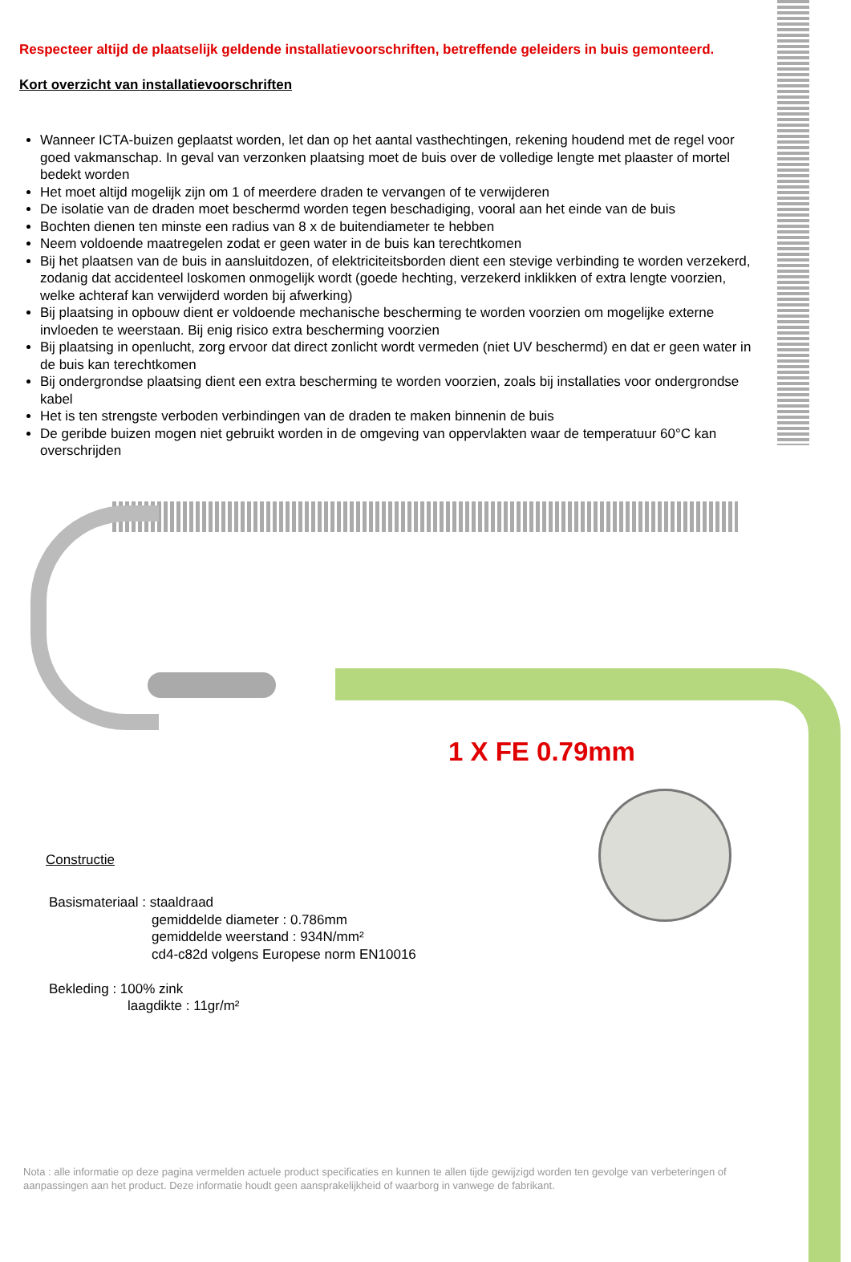Respecteer altijd de plaatselijk geldende installatievoorschriften, betreffende geleiders in buis gemonteerd.
Kort overzicht van installatievoorschriften
Wanneer ICTA-buizen geplaatst worden, let dan op het aantal vasthechtingen, rekening houdend met de regel voor goed vakmanschap. In geval van verzonken plaatsing moet de buis over de volledige lengte met plaaster of mortel bedekt worden
Het moet altijd mogelijk zijn om 1 of meerdere draden te vervangen of te verwijderen
De isolatie van de draden moet beschermd worden tegen beschadiging, vooral aan het einde van de buis
Bochten dienen ten minste een radius van 8 x de buitendiameter te hebben
Neem voldoende maatregelen zodat er geen water in de buis kan terechtkomen
Bij het plaatsen van de buis in aansluitdozen, of elektriciteitsborden dient een stevige verbinding te worden verzekerd, zodanig dat accidenteel loskomen onmogelijk wordt (goede hechting, verzekerd inklikken of extra lengte voorzien, welke achteraf kan verwijderd worden bij afwerking)
Bij plaatsing in opbouw dient er voldoende mechanische bescherming te worden voorzien om mogelijke externe invloeden te weerstaan. Bij enig risico extra bescherming voorzien
Bij plaatsing in openlucht, zorg ervoor dat direct zonlicht wordt vermeden (niet UV beschermd) en dat er geen water in de buis kan terechtkomen
Bij ondergrondse plaatsing dient een extra bescherming te worden voorzien, zoals bij installaties voor ondergrondse kabel
Het is ten strengste verboden verbindingen van de draden te maken binnenin de buis
De geribde buizen mogen niet gebruikt worden in de omgeving van oppervlakten waar de temperatuur 60°C kan overschrijden
1 X FE 0.79mm
Constructie
Basismateriaal : staaldraad
gemiddelde diameter : 0.786mm
gemiddelde weerstand : 934N/mm²
cd4-c82d volgens Europese norm EN10016
Bekleding : 100% zink
laagdikte : 11gr/m²
Nota : alle informatie op deze pagina vermelden actuele product specificaties en kunnen te allen tijde gewijzigd worden ten gevolge van verbeteringen of aanpassingen aan het product. Deze informatie houdt geen aansprakelijkheid of waarborg in vanwege de fabrikant.